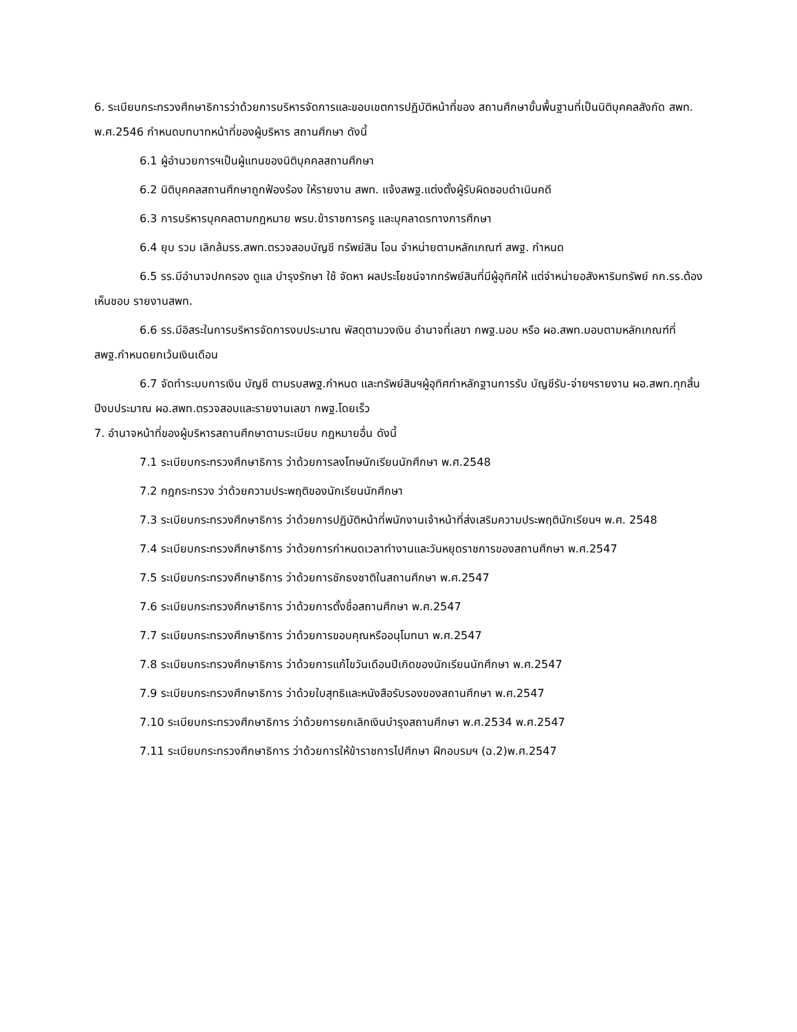6. ระเบียบกระทรวงศึกษาธิการว่าด้วยการบริหารจัดการและขอบเขตการปฏิบัติหน้าที่ของ สถานศึกษาขั้นพื้นฐานที่เป็นนิติบุคคลสังกัด สพท. พ.ศ.2546 กำหนดบทบาทหน้าที่ของผู้บริหาร สถานศึกษา ดังนี้
6.1 ผู้อำนวยการฯเป็นผู้แทนของนิติบุคคลสถานศึกษา
6.2 นิติบุคคลสถานศึกษาถูกฟ้องร้อง ให้รายงาน สพท. แจ้งสพฐ.แต่งตั้งผู้รับผิดชอบดำเนินคดี
6.3 การบริหารบุคคลตามกฎหมาย พรบ.ข้าราชการครู และบุคลาดรทางการศึกษา
6.4 ยุบ รวม เลิกล้มรร.สพท.ตรวจสอบบัญชี ทรัพย์สิน โอน จำหน่ายตามหลักเกณฑ์ สพฐ. กำหนด
6.5 รร.มีอำนาจปกครอง ดูแล บำรุงรักษา ใช้ จัดหา ผลประโยชน์จากทรัพย์สินที่มีผู้อุทิศให้ แต่จำหน่ายอสังหาริมทรัพย์ กก.รร.ต้องเห็นชอบ รายงานสพท.
6.6 รร.มีอิสระในการบริหารจัดการงบประมาณ พัสดุตามวงเงิน อำนาจที่เลขา กพฐ.มอบ หรือ ผอ.สพท.มอบตามหลักเกณฑ์ที่สพฐ.กำหนดยกเว้นเงินเดือน
6.7 จัดทำระบบการเงิน บัญชี ตามรบสพฐ.กำหนด และทรัพย์สินฯผู้อุทิศทำหลักฐานการรับ บัญชีรับ-จ่ายฯรายงาน ผอ.สพท.ทุกสิ้นปีงบประมาณ ผอ.สพท.ตรวจสอบและรายงานเลขา กพฐ.โดยเร็ว
7. อำนาจหน้าที่ของผู้บริหารสถานศึกษาตามระเบียบ กฎหมายอื่น ดังนี้
7.1 ระเบียบกระทรวงศึกษาธิการ ว่าด้วยการลงโทษนักเรียนนักศึกษา พ.ศ.2548
7.2 กฎกระทรวง ว่าด้วยความประพฤติของนักเรียนนักศึกษา
7.3 ระเบียบกระทรวงศึกษาธิการ ว่าด้วยการปฏิบัติหน้าที่พนักงานเจ้าหน้าที่ส่งเสริมความประพฤตินักเรียนฯ พ.ศ. 2548
7.4 ระเบียบกระทรวงศึกษาธิการ ว่าด้วยการกำหนดเวลาทำงานและวันหยุดราชการของสถานศึกษา พ.ศ.2547
7.5 ระเบียบกระทรวงศึกษาธิการ ว่าด้วยการชักธงชาติในสถานศึกษา พ.ศ.2547
7.6 ระเบียบกระทรวงศึกษาธิการ ว่าด้วยการตั้งชื่อสถานศึกษา พ.ศ.2547
7.7 ระเบียบกระทรวงศึกษาธิการ ว่าด้วยการขอบคุณหรืออนุโมทนา พ.ศ.2547
7.8 ระเบียบกระทรวงศึกษาธิการ ว่าด้วยการแก้ไขวันเดือนปีเกิดของนักเรียนนักศึกษา พ.ศ.2547
7.9 ระเบียบกระทรวงศึกษาธิการ ว่าด้วยใบสุทธิและหนังสือรับรองของสถานศึกษา พ.ศ.2547
7.10 ระเบียบกระทรวงศึกษาธิการ ว่าด้วยการยกเลิกเงินบำรุงสถานศึกษา พ.ศ.2534 พ.ศ.2547
7.11 ระเบียบกระทรวงศึกษาธิการ ว่าด้วยการให้ข้าราชการไปศึกษา ฝึกอบรมฯ (ฉ.2)พ.ศ.2547